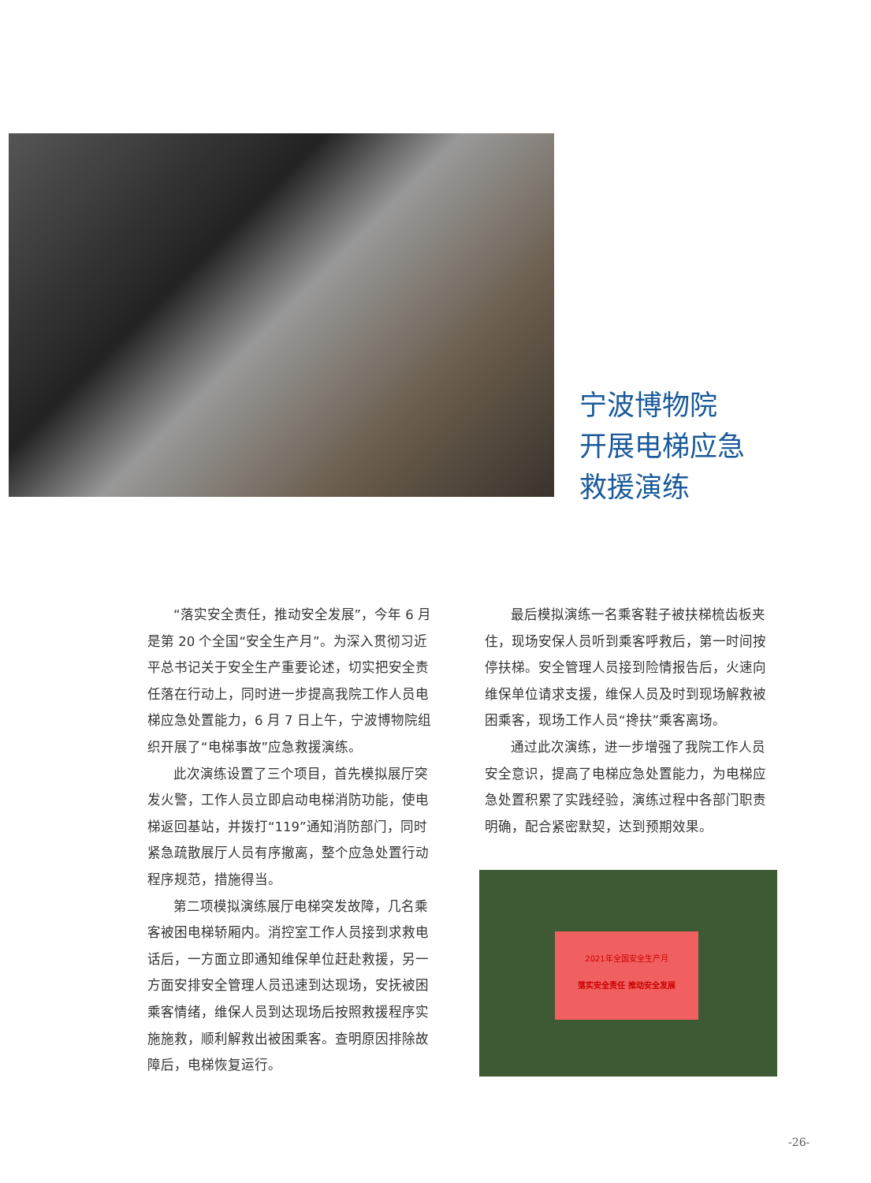宁波博物院
开展电梯应急
救援演练
“落实安全责任，推动安全发展”，今年 6 月是第 20 个全国“安全生产月”。为深入贯彻习近平总书记关于安全生产重要论述，切实把安全责任落在行动上，同时进一步提高我院工作人员电梯应急处置能力，6 月 7 日上午，宁波博物院组织开展了“电梯事故”应急救援演练。
此次演练设置了三个项目，首先模拟展厅突发火警，工作人员立即启动电梯消防功能，使电梯返回基站，并拨打“119”通知消防部门，同时紧急疏散展厅人员有序撤离，整个应急处置行动程序规范，措施得当。
第二项模拟演练展厅电梯突发故障，几名乘客被困电梯轿厢内。消控室工作人员接到求救电话后，一方面立即通知维保单位赶赴救援，另一方面安排安全管理人员迅速到达现场，安抚被困乘客情绪，维保人员到达现场后按照救援程序实施施救，顺利解救出被困乘客。查明原因排除故障后，电梯恢复运行。
最后模拟演练一名乘客鞋子被扶梯梳齿板夹住，现场安保人员听到乘客呼救后，第一时间按停扶梯。安全管理人员接到险情报告后，火速向维保单位请求支援，维保人员及时到现场解救被困乘客，现场工作人员“搀扶”乘客离场。
通过此次演练，进一步增强了我院工作人员安全意识，提高了电梯应急处置能力，为电梯应急处置积累了实践经验，演练过程中各部门职责明确，配合紧密默契，达到预期效果。
2021年全国安全生产月
落实安全责任 推动安全发展
-26-